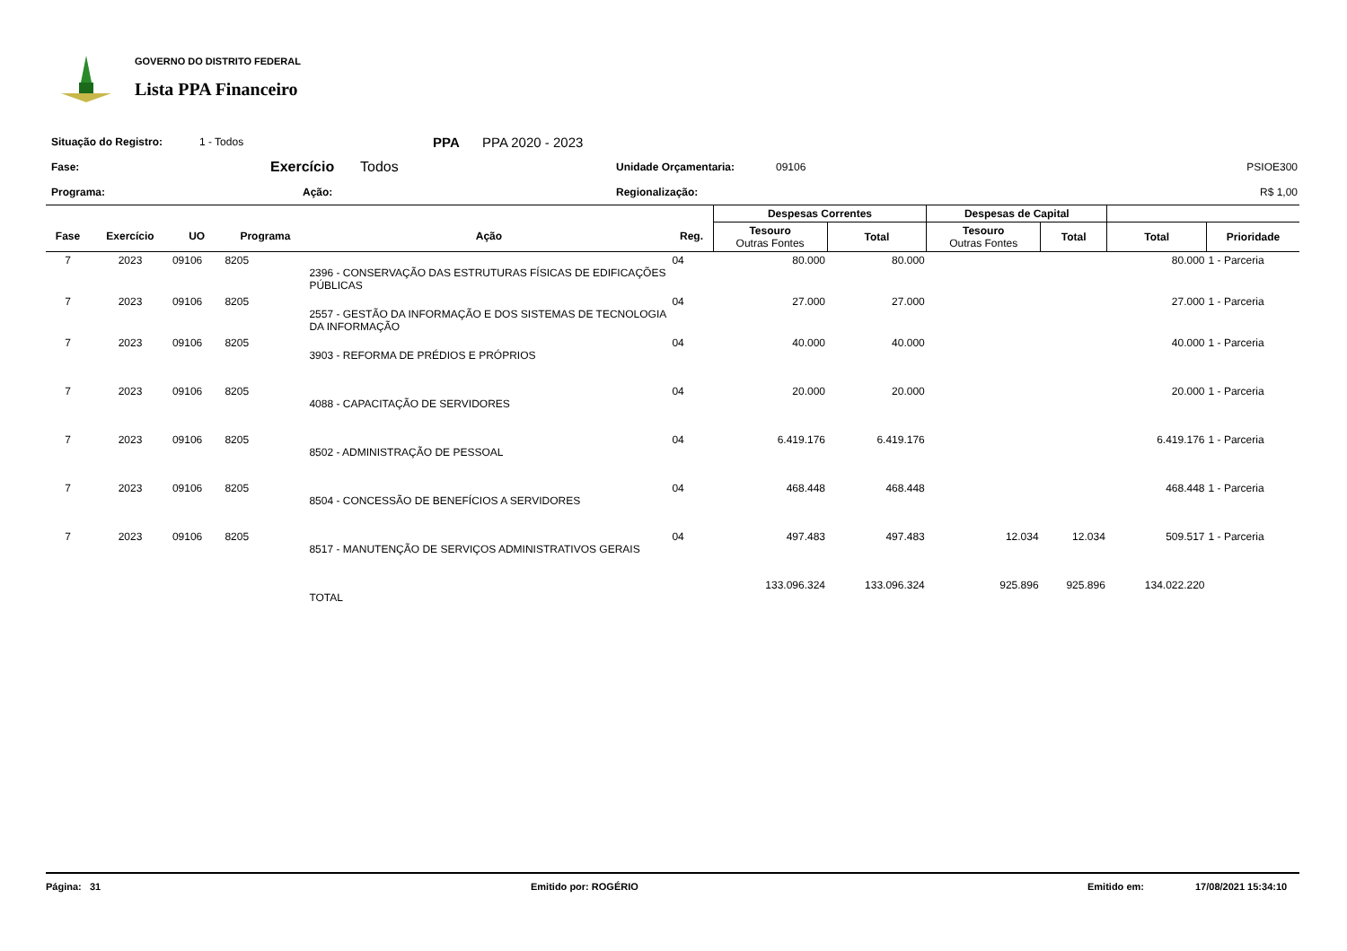GOVERNO DO DISTRITO FEDERAL
Lista PPA Financeiro
Situação do Registro: 1 - Todos PPA PPA 2020 - 2023
Fase: Exercício Todos Unidade Orçamentaria: 09106 PSIOE300
Programa: Ação: Regionalização: R$ 1,00
| | | | | | | Despesas Correntes | | Despesas de Capital | | | |
| --- | --- | --- | --- | --- | --- | --- | --- | --- | --- | --- | --- |
| Fase | Exercício | UO | Programa | Ação | Reg. | Tesouro Outras Fontes | Total | Tesouro Outras Fontes | Total | Total | Prioridade |
| 7 | 2023 | 09106 | 8205 | 2396 - CONSERVAÇÃO DAS ESTRUTURAS FÍSICAS DE EDIFICAÇÕES PÚBLICAS | 04 | 80.000 | 80.000 | | | 80.000 | 1 - Parceria |
| 7 | 2023 | 09106 | 8205 | 2557 - GESTÃO DA INFORMAÇÃO E DOS SISTEMAS DE TECNOLOGIA DA INFORMAÇÃO | 04 | 27.000 | 27.000 | | | 27.000 | 1 - Parceria |
| 7 | 2023 | 09106 | 8205 | 3903 - REFORMA DE PRÉDIOS E PRÓPRIOS | 04 | 40.000 | 40.000 | | | 40.000 | 1 - Parceria |
| 7 | 2023 | 09106 | 8205 | 4088 - CAPACITAÇÃO DE SERVIDORES | 04 | 20.000 | 20.000 | | | 20.000 | 1 - Parceria |
| 7 | 2023 | 09106 | 8205 | 8502 - ADMINISTRAÇÃO DE PESSOAL | 04 | 6.419.176 | 6.419.176 | | | 6.419.176 | 1 - Parceria |
| 7 | 2023 | 09106 | 8205 | 8504 - CONCESSÃO DE BENEFÍCIOS A SERVIDORES | 04 | 468.448 | 468.448 | | | 468.448 | 1 - Parceria |
| 7 | 2023 | 09106 | 8205 | 8517 - MANUTENÇÃO DE SERVIÇOS ADMINISTRATIVOS GERAIS | 04 | 497.483 | 497.483 | 12.034 | 12.034 | 509.517 | 1 - Parceria |
| | | | | TOTAL | | 133.096.324 | 133.096.324 | 925.896 | 925.896 | 134.022.220 | |
Página: 31 Emitido por: ROGÉRIO Emitido em: 17/08/2021 15:34:10